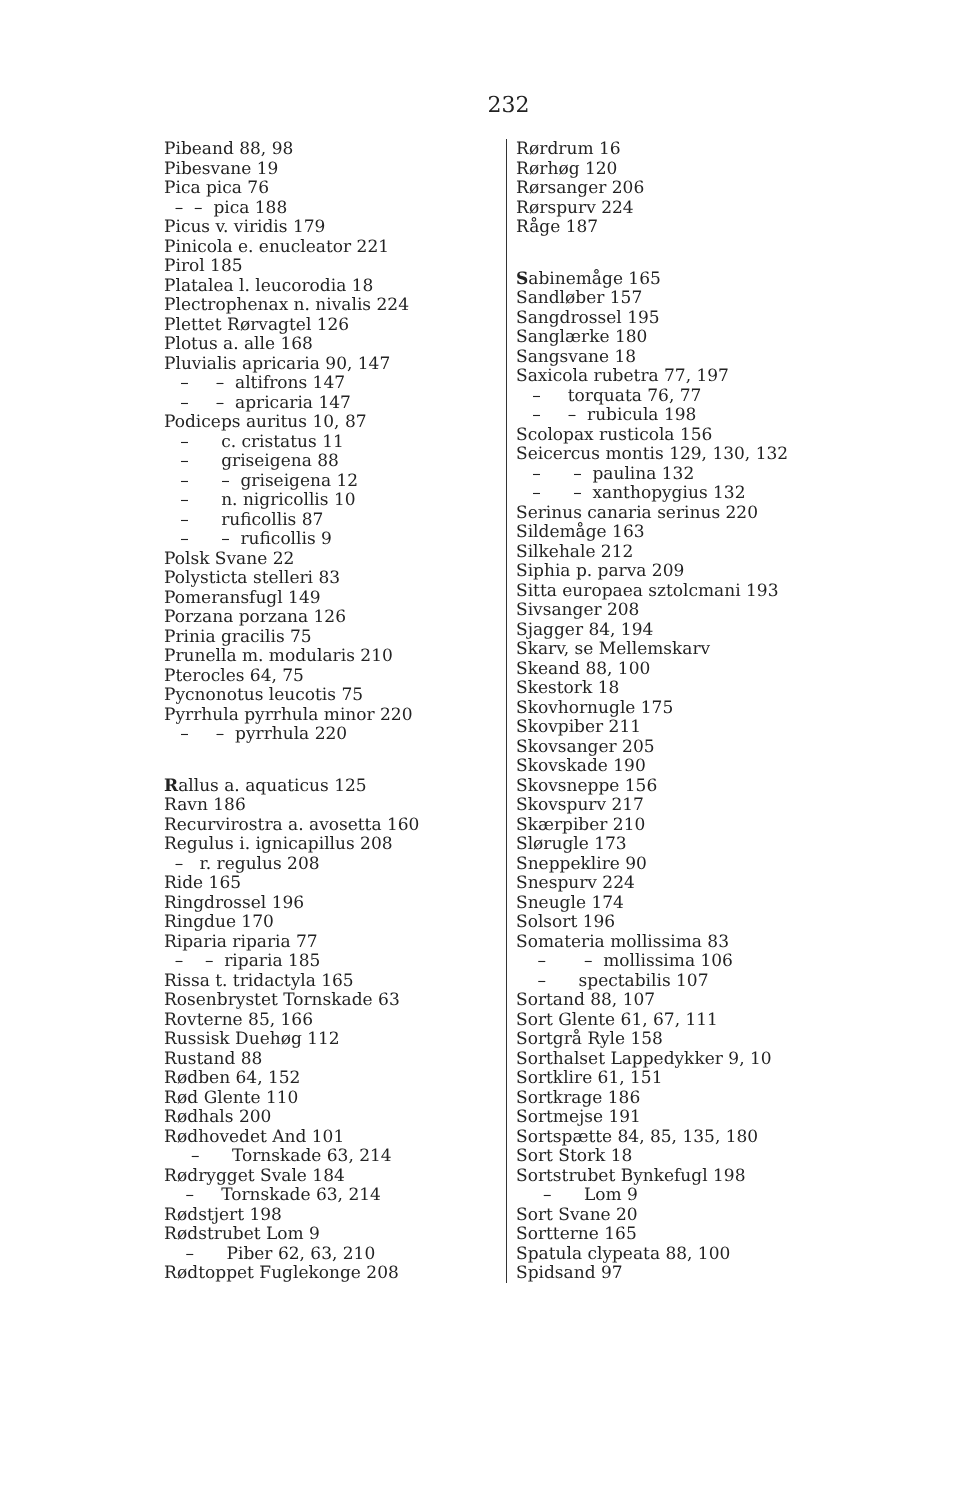232
Pibeand 88, 98
Pibesvane 19
Pica pica 76
– – pica 188
Picus v. viridis 179
Pinicola e. enucleator 221
Pirol 185
Platalea l. leucorodia 18
Plectrophenax n. nivalis 224
Plettet Rørvagtel 126
Plotus a. alle 168
Pluvialis apricaria 90, 147
– – altifrons 147
– – apricaria 147
Podiceps auritus 10, 87
– c. cristatus 11
– griseigena 88
– – griseigena 12
– n. nigricollis 10
– ruficollis 87
– – ruficollis 9
Polsk Svane 22
Polysticta stelleri 83
Pomeransfugl 149
Porzana porzana 126
Prinia gracilis 75
Prunella m. modularis 210
Pterocles 64, 75
Pycnonotus leucotis 75
Pyrrhula pyrrhula minor 220
– – pyrrhula 220
Rallus a. aquaticus 125
Ravn 186
Recurvirostra a. avosetta 160
Regulus i. ignicapillus 208
– r. regulus 208
Ride 165
Ringdrossel 196
Ringdue 170
Riparia riparia 77
– – riparia 185
Rissa t. tridactyla 165
Rosenbrystet Tornskade 63
Rovterne 85, 166
Russisk Duehøg 112
Rustand 88
Rødben 64, 152
Rød Glente 110
Rødhals 200
Rødhovedet And 101
– Tornskade 63, 214
Rødrygget Svale 184
– Tornskade 63, 214
Rødstjert 198
Rødstrubet Lom 9
– Piber 62, 63, 210
Rødtoppet Fuglekonge 208
Rørdrum 16
Rørhøg 120
Rørsanger 206
Rørspurv 224
Råge 187
Sabinemåge 165
Sandløber 157
Sangdrossel 195
Sanglærke 180
Sangsvane 18
Saxicola rubetra 77, 197
– torquata 76, 77
– – rubicula 198
Scolopax rusticola 156
Seicercus montis 129, 130, 132
– – paulina 132
– – xanthopygius 132
Serinus canaria serinus 220
Sildemåge 163
Silkehale 212
Siphia p. parva 209
Sitta europaea sztolcmani 193
Sivsanger 208
Sjagger 84, 194
Skarv, se Mellemskarv
Skeand 88, 100
Skestork 18
Skovhornugle 175
Skovpiber 211
Skovsanger 205
Skovskade 190
Skovsneppe 156
Skovspurv 217
Skærpiber 210
Slørugle 173
Sneppeklire 90
Snespurv 224
Sneugle 174
Solsort 196
Somateria mollissima 83
– – mollissima 106
– spectabilis 107
Sortand 88, 107
Sort Glente 61, 67, 111
Sortgrå Ryle 158
Sorthalset Lappedykker 9, 10
Sortklire 61, 151
Sortkrage 186
Sortmejse 191
Sortspætte 84, 85, 135, 180
Sort Stork 18
Sortstrubet Bynkefugl 198
– Lom 9
Sort Svane 20
Sortterne 165
Spatula clypeata 88, 100
Spidsand 97